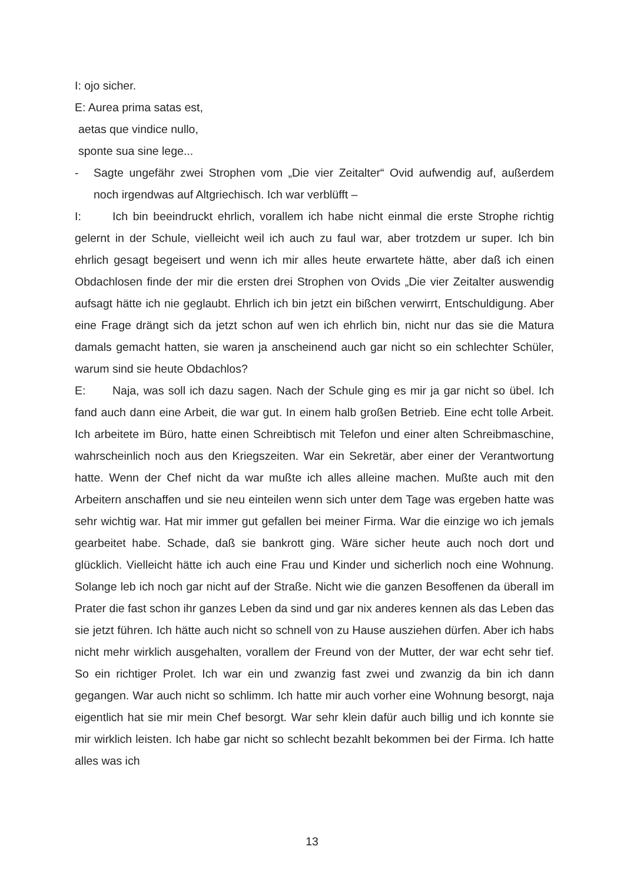I: ojo sicher.
E: Aurea prima satas est,
aetas que vindice nullo,
sponte sua sine lege...
- Sagte ungefähr zwei Strophen vom „Die vier Zeitalter“ Ovid aufwendig auf, außerdem noch irgendwas auf Altgriechisch. Ich war verblüfft –
I: Ich bin beeindruckt ehrlich, vorallem ich habe nicht einmal die erste Strophe richtig gelernt in der Schule, vielleicht weil ich auch zu faul war, aber trotzdem ur super. Ich bin ehrlich gesagt begeisert und wenn ich mir alles heute erwartete hätte, aber daß ich einen Obdachlosen finde der mir die ersten drei Strophen von Ovids „Die vier Zeitalter auswendig aufsagt hätte ich nie geglaubt. Ehrlich ich bin jetzt ein bißchen verwirrt, Entschuldigung. Aber eine Frage drängt sich da jetzt schon auf wen ich ehrlich bin, nicht nur das sie die Matura damals gemacht hatten, sie waren ja anscheinend auch gar nicht so ein schlechter Schüler, warum sind sie heute Obdachlos?
E: Naja, was soll ich dazu sagen. Nach der Schule ging es mir ja gar nicht so übel. Ich fand auch dann eine Arbeit, die war gut. In einem halb großen Betrieb. Eine echt tolle Arbeit. Ich arbeitete im Büro, hatte einen Schreibtisch mit Telefon und einer alten Schreibmaschine, wahrscheinlich noch aus den Kriegszeiten. War ein Sekretär, aber einer der Verantwortung hatte. Wenn der Chef nicht da war mußte ich alles alleine machen. Mußte auch mit den Arbeitern anschaffen und sie neu einteilen wenn sich unter dem Tage was ergeben hatte was sehr wichtig war. Hat mir immer gut gefallen bei meiner Firma. War die einzige wo ich jemals gearbeitet habe. Schade, daß sie bankrott ging. Wäre sicher heute auch noch dort und glücklich. Vielleicht hätte ich auch eine Frau und Kinder und sicherlich noch eine Wohnung. Solange leb ich noch gar nicht auf der Straße. Nicht wie die ganzen Besoffenen da überall im Prater die fast schon ihr ganzes Leben da sind und gar nix anderes kennen als das Leben das sie jetzt führen. Ich hätte auch nicht so schnell von zu Hause ausziehen dürfen. Aber ich habs nicht mehr wirklich ausgehalten, vorallem der Freund von der Mutter, der war echt sehr tief. So ein richtiger Prolet. Ich war ein und zwanzig fast zwei und zwanzig da bin ich dann gegangen. War auch nicht so schlimm. Ich hatte mir auch vorher eine Wohnung besorgt, naja eigentlich hat sie mir mein Chef besorgt. War sehr klein dafür auch billig und ich konnte sie mir wirklich leisten. Ich habe gar nicht so schlecht bezahlt bekommen bei der Firma. Ich hatte alles was ich
13